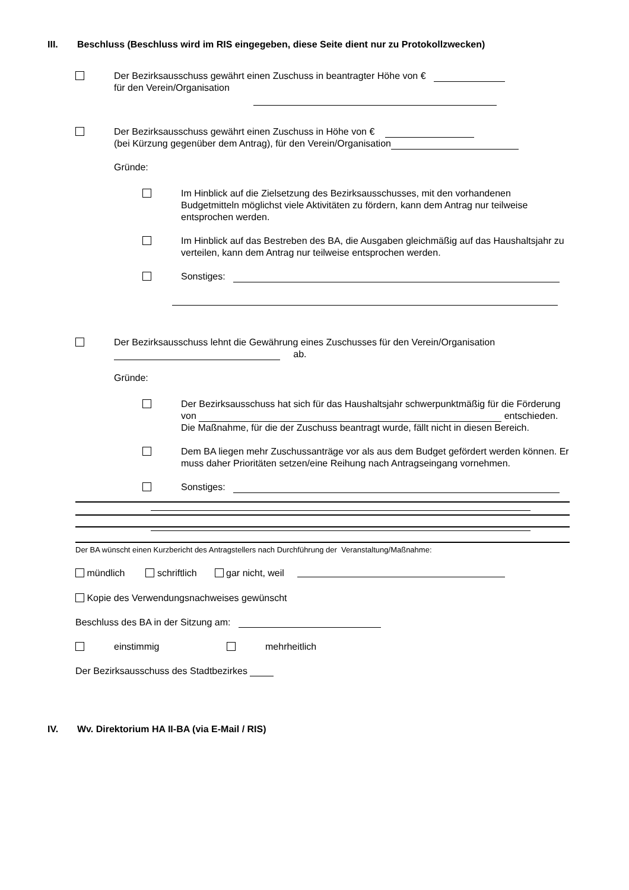III. Beschluss (Beschluss wird im RIS eingegeben, diese Seite dient nur zu Protokollzwecken)
Der Bezirksausschuss gewährt einen Zuschuss in beantragter Höhe von €
für den Verein/Organisation
Der Bezirksausschuss gewährt einen Zuschuss in Höhe von €
(bei Kürzung gegenüber dem Antrag), für den Verein/Organisation
Gründe:
Im Hinblick auf die Zielsetzung des Bezirksausschusses, mit den vorhandenen Budgetmitteln möglichst viele Aktivitäten zu fördern, kann dem Antrag nur teilweise entsprochen werden.
Im Hinblick auf das Bestreben des BA, die Ausgaben gleichmäßig auf das Haushaltsjahr zu verteilen, kann dem Antrag nur teilweise entsprochen werden.
Sonstiges:
Der Bezirksausschuss lehnt die Gewährung eines Zuschusses für den Verein/Organisation
ab.
Gründe:
Der Bezirksausschuss hat sich für das Haushaltsjahr schwerpunktmäßig für die Förderung von entschieden. Die Maßnahme, für die der Zuschuss beantragt wurde, fällt nicht in diesen Bereich.
Dem BA liegen mehr Zuschussanträge vor als aus dem Budget gefördert werden können. Er muss daher Prioritäten setzen/eine Reihung nach Antragseingang vornehmen.
Sonstiges:
Der BA wünscht einen Kurzbericht des Antragstellers nach Durchführung der Veranstaltung/Maßnahme:
mündlich schriftlich gar nicht, weil
Kopie des Verwendungsnachweises gewünscht
Beschluss des BA in der Sitzung am:
einstimmig mehrheitlich
Der Bezirksausschuss des Stadtbezirkes
IV. Wv. Direktorium HA II-BA (via E-Mail / RIS)